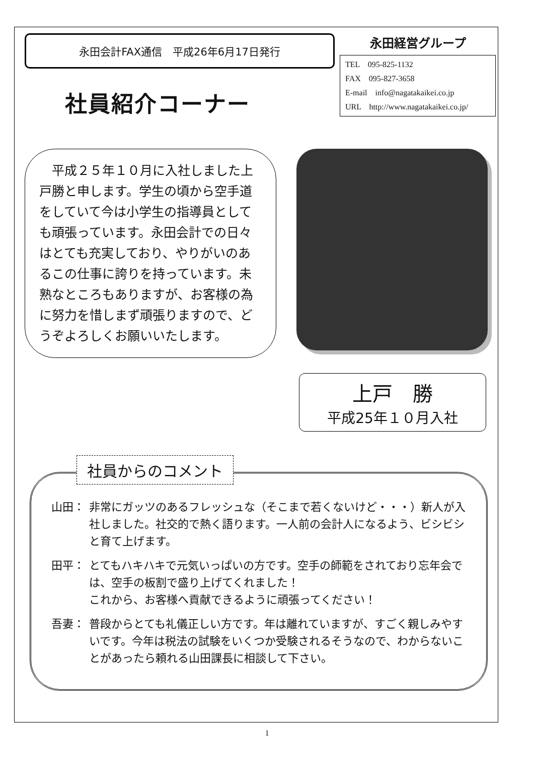永田会計FAX通信　平成26年6月17日発行
永田経営グループ
TEL　095-825-1132
FAX　095-827-3658
E-mail　info@nagatakaikei.co.jp
URL　http://www.nagatakaikei.co.jp/
社員紹介コーナー
　平成２５年１０月に入社しました上戸勝と申します。学生の頃から空手道をしていて今は小学生の指導員としても頑張っています。永田会計での日々はとても充実しており、やりがいのあるこの仕事に誇りを持っています。未熟なところもありますが、お客様の為に努力を惜しまず頑張りますので、どうぞよろしくお願いいたします。
上戸　勝
平成25年１０月入社
社員からのコメント
山田： 非常にガッツのあるフレッシュな（そこまで若くないけど・・・）新人が入社しました。社交的で熱く語ります。一人前の会計人になるよう、ビシビシと育て上げます。
田平： とてもハキハキで元気いっぱいの方です。空手の師範をされており忘年会では、空手の板割で盛り上げてくれました！
これから、お客様へ貢献できるように頑張ってください！
吾妻： 普段からとても礼儀正しい方です。年は離れていますが、すごく親しみやすいです。今年は税法の試験をいくつか受験されるそうなので、わからないことがあったら頼れる山田課長に相談して下さい。
1